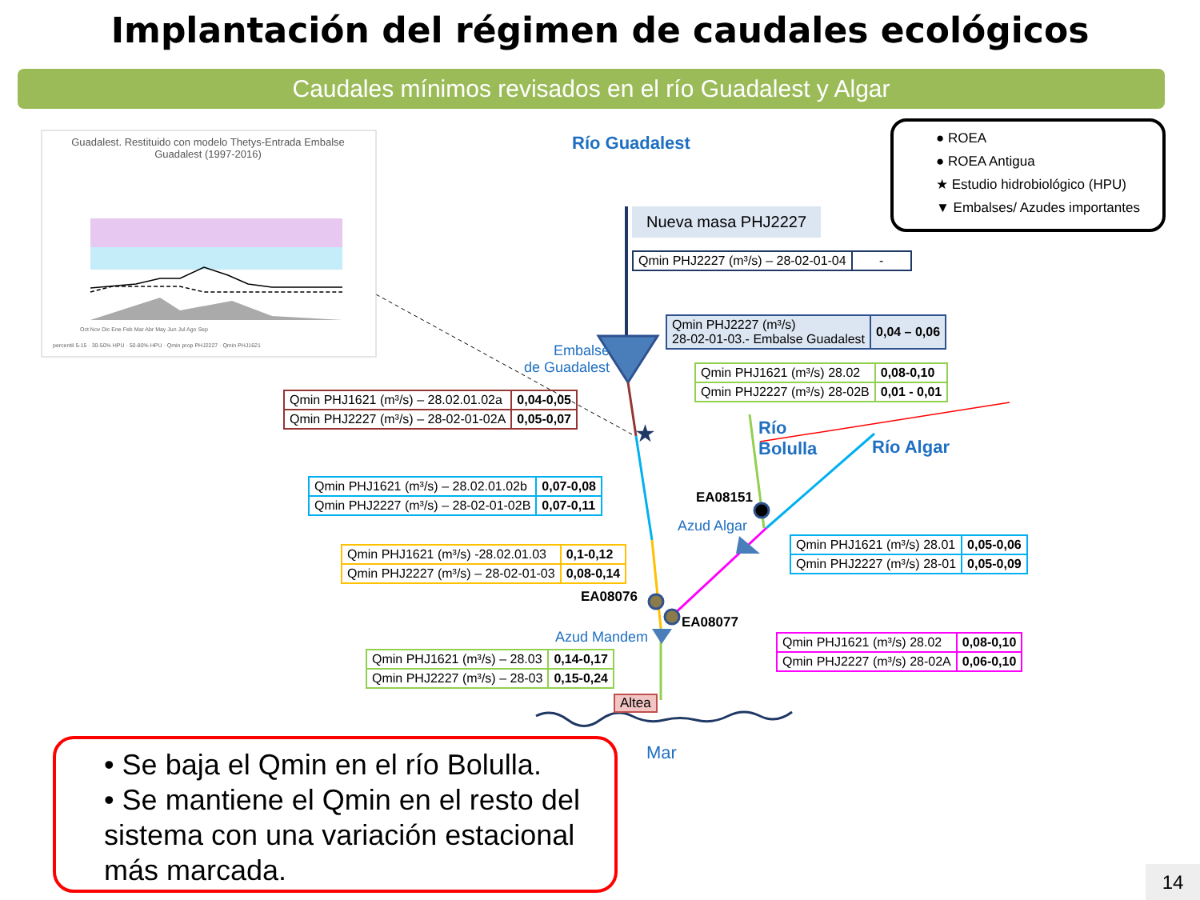Implantación del régimen de caudales ecológicos
Caudales mínimos revisados en el río Guadalest y Algar
★
Guadalest. Restituido con modelo Thetys-Entrada Embalse Guadalest (1997-2016)
Oct Nov Dic Ene Feb Mar Abr May Jun Jul Ago Sep
percentil 5-15 · 30-50% HPU · 50-80% HPU · Qmin prop PHJ2227 · Qmin PHJ1621
Río Guadalest
● ROEA
● ROEA Antigua
★ Estudio hidrobiológico (HPU)
▼ Embalses/ Azudes importantes
Nueva masa PHJ2227
| Qmin PHJ2227 (m³/s) – 28-02-01-04 | - |
| Qmin PHJ2227 (m³/s) 28-02-01-03.- Embalse Guadalest | 0,04 – 0,06 |
Embalse
de Guadalest
| Qmin PHJ1621 (m³/s) 28.02 | 0,08-0,10 |
| Qmin PHJ2227 (m³/s) 28-02B | 0,01 - 0,01 |
| Qmin PHJ1621 (m³/s) – 28.02.01.02a | 0,04-0,05 |
| Qmin PHJ2227 (m³/s) – 28-02-01-02A | 0,05-0,07 |
Río
Bolulla
Río Algar
| Qmin PHJ1621 (m³/s) – 28.02.01.02b | 0,07-0,08 |
| Qmin PHJ2227 (m³/s) – 28-02-01-02B | 0,07-0,11 |
EA08151
Azud Algar
| Qmin PHJ1621 (m³/s) 28.01 | 0,05-0,06 |
| Qmin PHJ2227 (m³/s) 28-01 | 0,05-0,09 |
| Qmin PHJ1621 (m³/s) -28.02.01.03 | 0,1-0,12 |
| Qmin PHJ2227 (m³/s) – 28-02-01-03 | 0,08-0,14 |
EA08076
EA08077
Azud Mandem
| Qmin PHJ1621 (m³/s) 28.02 | 0,08-0,10 |
| Qmin PHJ2227 (m³/s) 28-02A | 0,06-0,10 |
| Qmin PHJ1621 (m³/s) – 28.03 | 0,14-0,17 |
| Qmin PHJ2227 (m³/s) – 28-03 | 0,15-0,24 |
Altea
Mar
• Se baja el Qmin en el río Bolulla.
• Se mantiene el Qmin en el resto del sistema con una variación estacional más marcada.
14